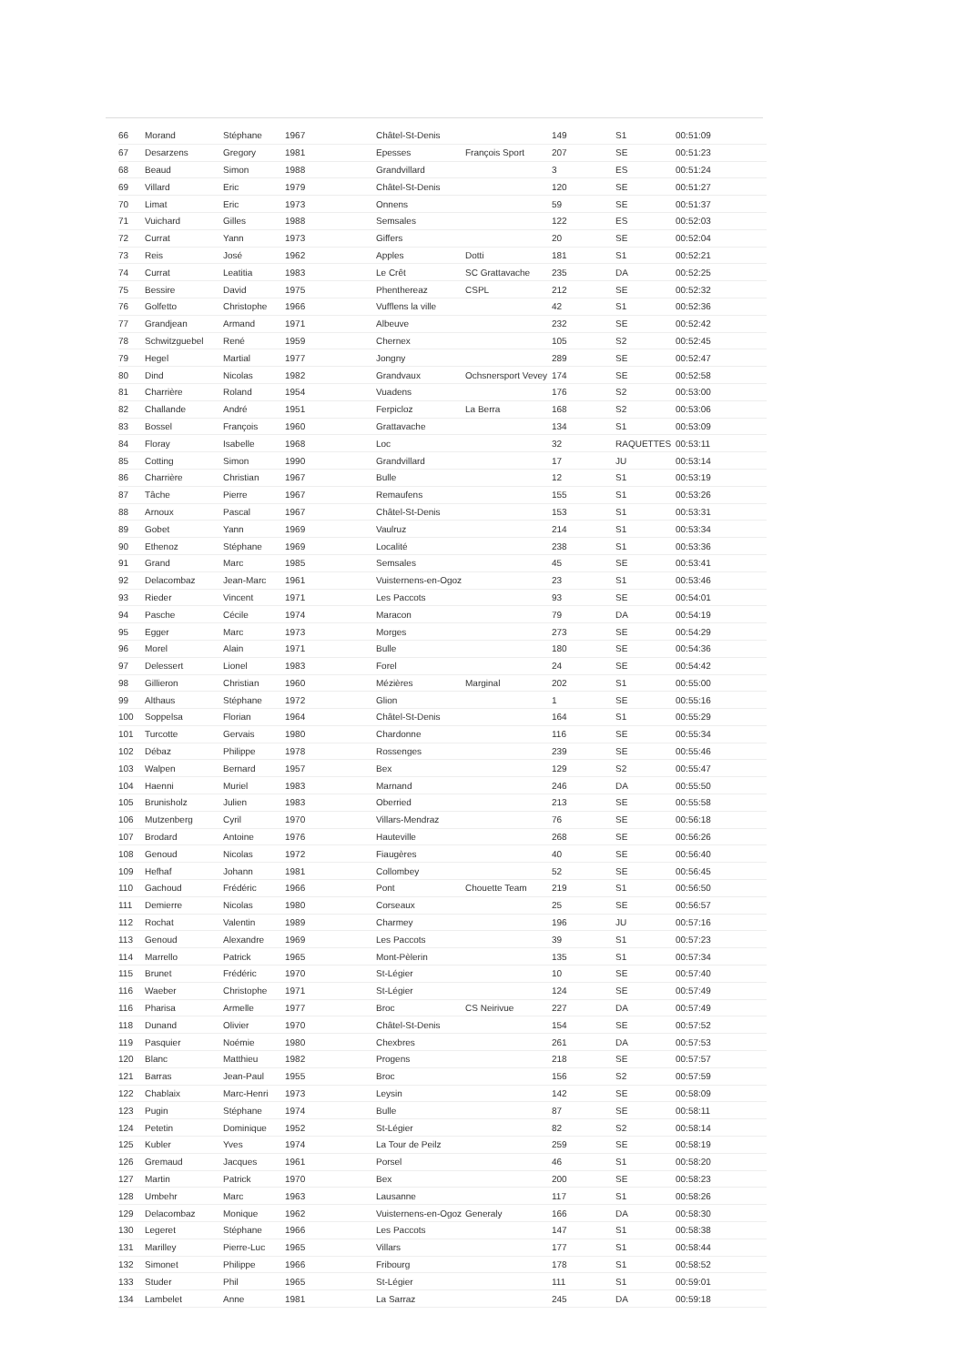| 66 | Morand | Stéphane | 1967 | Châtel-St-Denis | | 149 | S1 | 00:51:09 |
| 67 | Desarzens | Gregory | 1981 | Epesses | François Sport | 207 | SE | 00:51:23 |
| 68 | Beaud | Simon | 1988 | Grandvillard | | 3 | ES | 00:51:24 |
| 69 | Villard | Eric | 1979 | Châtel-St-Denis | | 120 | SE | 00:51:27 |
| 70 | Limat | Eric | 1973 | Onnens | | 59 | SE | 00:51:37 |
| 71 | Vuichard | Gilles | 1988 | Semsales | | 122 | ES | 00:52:03 |
| 72 | Currat | Yann | 1973 | Giffers | | 20 | SE | 00:52:04 |
| 73 | Reis | José | 1962 | Apples | Dotti | 181 | S1 | 00:52:21 |
| 74 | Currat | Leatitia | 1983 | Le Crêt | SC Grattavache | 235 | DA | 00:52:25 |
| 75 | Bessire | David | 1975 | Phenthereaz | CSPL | 212 | SE | 00:52:32 |
| 76 | Golfetto | Christophe | 1966 | Vufflens la ville | | 42 | S1 | 00:52:36 |
| 77 | Grandjean | Armand | 1971 | Albeuve | | 232 | SE | 00:52:42 |
| 78 | Schwitzguebel | René | 1959 | Chernex | | 105 | S2 | 00:52:45 |
| 79 | Hegel | Martial | 1977 | Jongny | | 289 | SE | 00:52:47 |
| 80 | Dind | Nicolas | 1982 | Grandvaux | Ochsnersport Vevey | 174 | SE | 00:52:58 |
| 81 | Charrière | Roland | 1954 | Vuadens | | 176 | S2 | 00:53:00 |
| 82 | Challande | André | 1951 | Ferpicloz | La Berra | 168 | S2 | 00:53:06 |
| 83 | Bossel | François | 1960 | Grattavache | | 134 | S1 | 00:53:09 |
| 84 | Floray | Isabelle | 1968 | Loc | | 32 | RAQUETTES | 00:53:11 |
| 85 | Cotting | Simon | 1990 | Grandvillard | | 17 | JU | 00:53:14 |
| 86 | Charrière | Christian | 1967 | Bulle | | 12 | S1 | 00:53:19 |
| 87 | Tâche | Pierre | 1967 | Remaufens | | 155 | S1 | 00:53:26 |
| 88 | Arnoux | Pascal | 1967 | Châtel-St-Denis | | 153 | S1 | 00:53:31 |
| 89 | Gobet | Yann | 1969 | Vaulruz | | 214 | S1 | 00:53:34 |
| 90 | Ethenoz | Stéphane | 1969 | Localité | | 238 | S1 | 00:53:36 |
| 91 | Grand | Marc | 1985 | Semsales | | 45 | SE | 00:53:41 |
| 92 | Delacombaz | Jean-Marc | 1961 | Vuisternens-en-Ogoz | | 23 | S1 | 00:53:46 |
| 93 | Rieder | Vincent | 1971 | Les Paccots | | 93 | SE | 00:54:01 |
| 94 | Pasche | Cécile | 1974 | Maracon | | 79 | DA | 00:54:19 |
| 95 | Egger | Marc | 1973 | Morges | | 273 | SE | 00:54:29 |
| 96 | Morel | Alain | 1971 | Bulle | | 180 | SE | 00:54:36 |
| 97 | Delessert | Lionel | 1983 | Forel | | 24 | SE | 00:54:42 |
| 98 | Gillieron | Christian | 1960 | Mézières | Marginal | 202 | S1 | 00:55:00 |
| 99 | Althaus | Stéphane | 1972 | Glion | | 1 | SE | 00:55:16 |
| 100 | Soppelsa | Florian | 1964 | Châtel-St-Denis | | 164 | S1 | 00:55:29 |
| 101 | Turcotte | Gervais | 1980 | Chardonne | | 116 | SE | 00:55:34 |
| 102 | Débaz | Philippe | 1978 | Rossenges | | 239 | SE | 00:55:46 |
| 103 | Walpen | Bernard | 1957 | Bex | | 129 | S2 | 00:55:47 |
| 104 | Haenni | Muriel | 1983 | Marnand | | 246 | DA | 00:55:50 |
| 105 | Brunisholz | Julien | 1983 | Oberried | | 213 | SE | 00:55:58 |
| 106 | Mutzenberg | Cyril | 1970 | Villars-Mendraz | | 76 | SE | 00:56:18 |
| 107 | Brodard | Antoine | 1976 | Hauteville | | 268 | SE | 00:56:26 |
| 108 | Genoud | Nicolas | 1972 | Fiaugères | | 40 | SE | 00:56:40 |
| 109 | Hefhaf | Johann | 1981 | Collombey | | 52 | SE | 00:56:45 |
| 110 | Gachoud | Frédéric | 1966 | Pont | Chouette Team | 219 | S1 | 00:56:50 |
| 111 | Demierre | Nicolas | 1980 | Corseaux | | 25 | SE | 00:56:57 |
| 112 | Rochat | Valentin | 1989 | Charmey | | 196 | JU | 00:57:16 |
| 113 | Genoud | Alexandre | 1969 | Les Paccots | | 39 | S1 | 00:57:23 |
| 114 | Marrello | Patrick | 1965 | Mont-Pèlerin | | 135 | S1 | 00:57:34 |
| 115 | Brunet | Frédéric | 1970 | St-Légier | | 10 | SE | 00:57:40 |
| 116 | Waeber | Christophe | 1971 | St-Légier | | 124 | SE | 00:57:49 |
| 116 | Pharisa | Armelle | 1977 | Broc | CS Neirivue | 227 | DA | 00:57:49 |
| 118 | Dunand | Olivier | 1970 | Châtel-St-Denis | | 154 | SE | 00:57:52 |
| 119 | Pasquier | Noémie | 1980 | Chexbres | | 261 | DA | 00:57:53 |
| 120 | Blanc | Matthieu | 1982 | Progens | | 218 | SE | 00:57:57 |
| 121 | Barras | Jean-Paul | 1955 | Broc | | 156 | S2 | 00:57:59 |
| 122 | Chablaix | Marc-Henri | 1973 | Leysin | | 142 | SE | 00:58:09 |
| 123 | Pugin | Stéphane | 1974 | Bulle | | 87 | SE | 00:58:11 |
| 124 | Petetin | Dominique | 1952 | St-Légier | | 82 | S2 | 00:58:14 |
| 125 | Kubler | Yves | 1974 | La Tour de Peilz | | 259 | SE | 00:58:19 |
| 126 | Gremaud | Jacques | 1961 | Porsel | | 46 | S1 | 00:58:20 |
| 127 | Martin | Patrick | 1970 | Bex | | 200 | SE | 00:58:23 |
| 128 | Umbehr | Marc | 1963 | Lausanne | | 117 | S1 | 00:58:26 |
| 129 | Delacombaz | Monique | 1962 | Vuisternens-en-Ogoz | Generaly | 166 | DA | 00:58:30 |
| 130 | Legeret | Stéphane | 1966 | Les Paccots | | 147 | S1 | 00:58:38 |
| 131 | Marilley | Pierre-Luc | 1965 | Villars | | 177 | S1 | 00:58:44 |
| 132 | Simonet | Philippe | 1966 | Fribourg | | 178 | S1 | 00:58:52 |
| 133 | Studer | Phil | 1965 | St-Légier | | 111 | S1 | 00:59:01 |
| 134 | Lambelet | Anne | 1981 | La Sarraz | | 245 | DA | 00:59:18 |